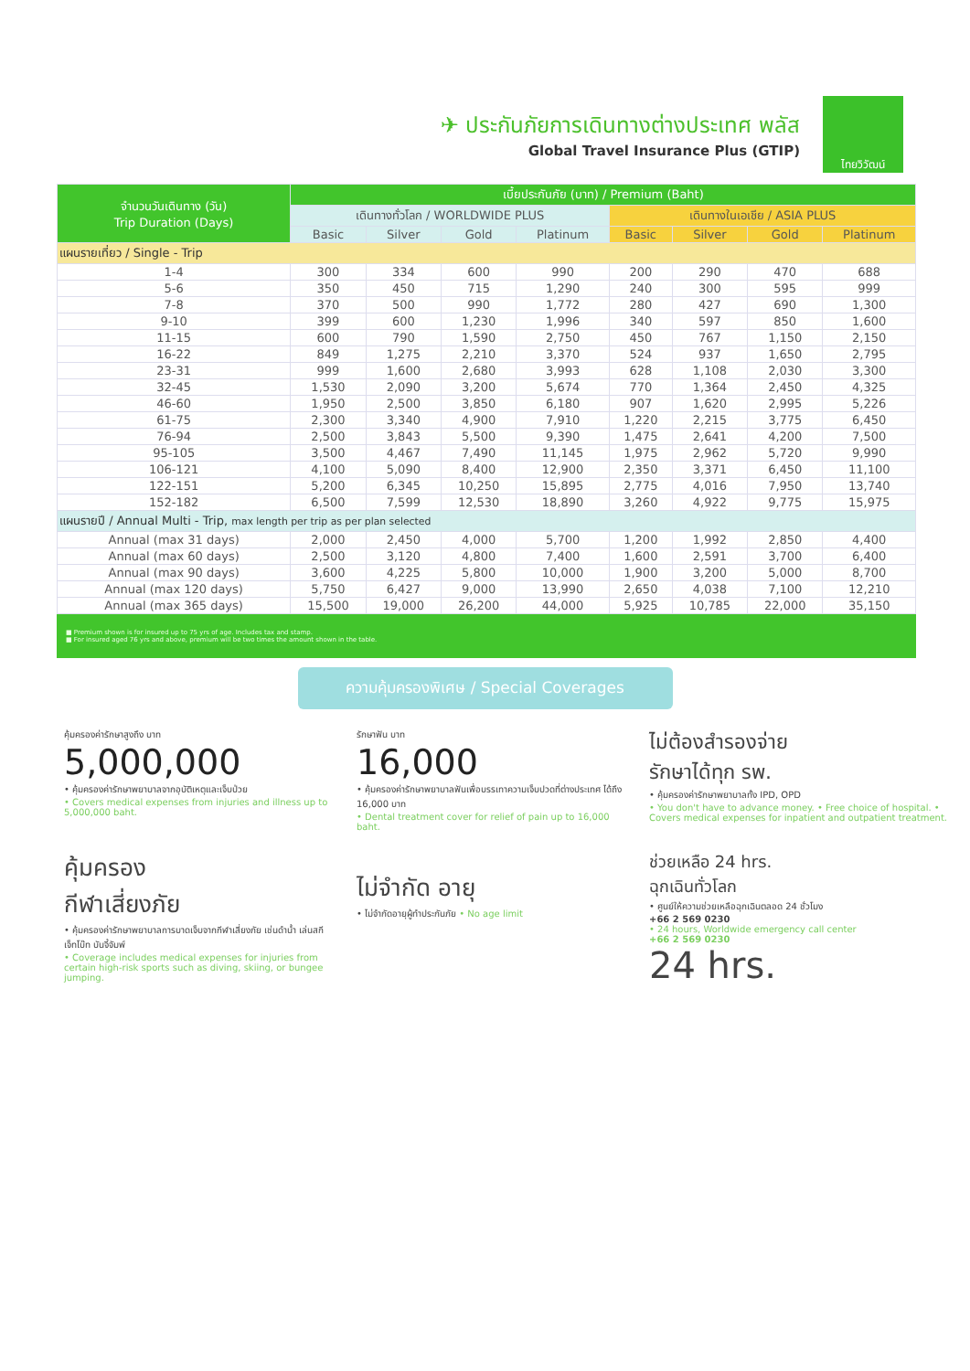✈ ประกันภัยการเดินทางต่างประเทศ พลัส
Global Travel Insurance Plus (GTIP)
ไทยวิวัฒน์
| จำนวนวันเดินทาง (วัน) Trip Duration (Days) | เบี้ยประกันภัย (บาท) / Premium (Baht) | | | | | | | |
| --- | --- | --- | --- | --- | --- | --- | --- | --- |
| | เดินทางทั่วโลก / WORLDWIDE PLUS | | | | เดินทางในเอเชีย / ASIA PLUS | | | |
| | Basic | Silver | Gold | Platinum | Basic | Silver | Gold | Platinum |
| แผนรายเที่ยว / Single - Trip | | | | | | | | |
| 1-4 | 300 | 334 | 600 | 990 | 200 | 290 | 470 | 688 |
| 5-6 | 350 | 450 | 715 | 1,290 | 240 | 300 | 595 | 999 |
| 7-8 | 370 | 500 | 990 | 1,772 | 280 | 427 | 690 | 1,300 |
| 9-10 | 399 | 600 | 1,230 | 1,996 | 340 | 597 | 850 | 1,600 |
| 11-15 | 600 | 790 | 1,590 | 2,750 | 450 | 767 | 1,150 | 2,150 |
| 16-22 | 849 | 1,275 | 2,210 | 3,370 | 524 | 937 | 1,650 | 2,795 |
| 23-31 | 999 | 1,600 | 2,680 | 3,993 | 628 | 1,108 | 2,030 | 3,300 |
| 32-45 | 1,530 | 2,090 | 3,200 | 5,674 | 770 | 1,364 | 2,450 | 4,325 |
| 46-60 | 1,950 | 2,500 | 3,850 | 6,180 | 907 | 1,620 | 2,995 | 5,226 |
| 61-75 | 2,300 | 3,340 | 4,900 | 7,910 | 1,220 | 2,215 | 3,775 | 6,450 |
| 76-94 | 2,500 | 3,843 | 5,500 | 9,390 | 1,475 | 2,641 | 4,200 | 7,500 |
| 95-105 | 3,500 | 4,467 | 7,490 | 11,145 | 1,975 | 2,962 | 5,720 | 9,990 |
| 106-121 | 4,100 | 5,090 | 8,400 | 12,900 | 2,350 | 3,371 | 6,450 | 11,100 |
| 122-151 | 5,200 | 6,345 | 10,250 | 15,895 | 2,775 | 4,016 | 7,950 | 13,740 |
| 152-182 | 6,500 | 7,599 | 12,530 | 18,890 | 3,260 | 4,922 | 9,775 | 15,975 |
| แผนรายปี / Annual Multi - Trip, max length per trip as per plan selected | | | | | | | | |
| Annual (max 31 days) | 2,000 | 2,450 | 4,000 | 5,700 | 1,200 | 1,992 | 2,850 | 4,400 |
| Annual (max 60 days) | 2,500 | 3,120 | 4,800 | 7,400 | 1,600 | 2,591 | 3,700 | 6,400 |
| Annual (max 90 days) | 3,600 | 4,225 | 5,800 | 10,000 | 1,900 | 3,200 | 5,000 | 8,700 |
| Annual (max 120 days) | 5,750 | 6,427 | 9,000 | 13,990 | 2,650 | 4,038 | 7,100 | 12,210 |
| Annual (max 365 days) | 15,500 | 19,000 | 26,200 | 44,000 | 5,925 | 10,785 | 22,000 | 35,150 |
■ Premium shown is for insured up to 75 yrs of age. Includes tax and stamp.
■ For insured aged 76 yrs and above, premium will be two times the amount shown in the table.
ความคุ้มครองพิเศษ / Special Coverages
คุ้มครองค่ารักษาสูงถึง บาท
5,000,000
• คุ้มครองค่ารักษาพยาบาลจากอุบัติเหตุและเจ็บป่วย
• Covers medical expenses from injuries and illness up to 5,000,000 baht.
รักษาฟัน บาท
16,000
• คุ้มครองค่ารักษาพยาบาลฟันเพื่อบรรเทาความเจ็บปวดที่ต่างประเทศ ได้ถึง 16,000 บาท
• Dental treatment cover for relief of pain up to 16,000 baht.
ไม่ต้องสำรองจ่าย
รักษาได้ทุก รพ.
• คุ้มครองค่ารักษาพยาบาลทั้ง IPD, OPD
• You don't have to advance money. • Free choice of hospital. • Covers medical expenses for inpatient and outpatient treatment.
คุ้มครอง
กีฬาเสี่ยงภัย
• คุ้มครองค่ารักษาพยาบาลการบาดเจ็บจากกีฬาเสี่ยงภัย เช่นดำน้ำ เล่นสกี เจ็ทโบ๊ท บันจี้จัมพ์
• Coverage includes medical expenses for injuries from certain high-risk sports such as diving, skiing, or bungee jumping.
ไม่จำกัด อายุ
• ไม่จำกัดอายุผู้ทำประกันภัย • No age limit
ช่วยเหลือ 24 hrs.
ฉุกเฉินทั่วโลก
• ศูนย์ให้ความช่วยเหลือฉุกเฉินตลอด 24 ชั่วโมง
+66 2 569 0230
• 24 hours, Worldwide emergency call center
+66 2 569 0230
24 hrs.